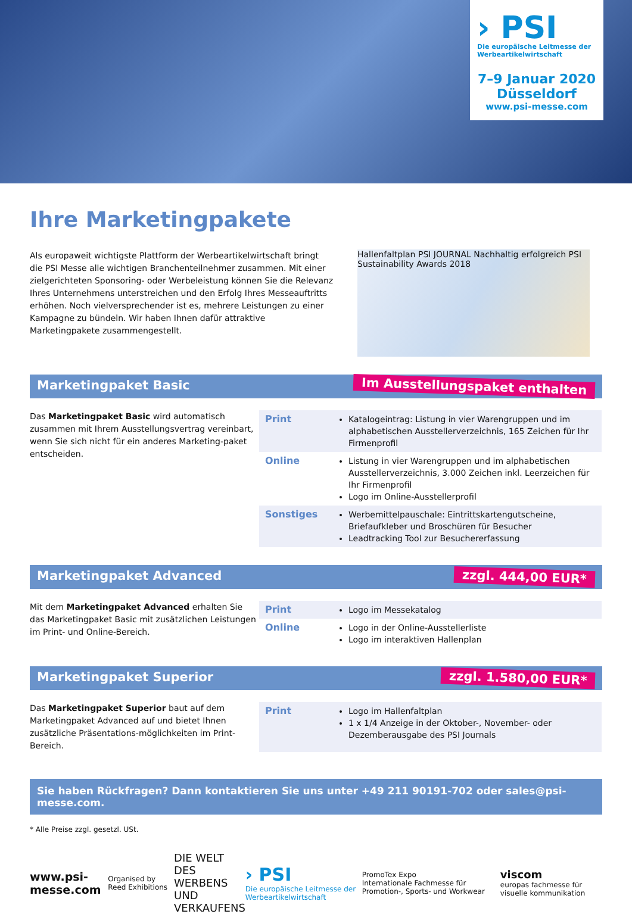› PSI
Die europäische Leitmesse der Werbeartikelwirtschaft
7–9 Januar 2020
Düsseldorf
www.psi-messe.com
Ihre Marketingpakete
Als europaweit wichtigste Plattform der Werbeartikelwirtschaft bringt die PSI Messe alle wichtigen Branchenteilnehmer zusammen. Mit einer zielgerichteten Sponsoring- oder Werbeleistung können Sie die Relevanz Ihres Unternehmens unterstreichen und den Erfolg Ihres Messeauftritts erhöhen. Noch vielversprechender ist es, mehrere Leistungen zu einer Kampagne zu bündeln. Wir haben Ihnen dafür attraktive Marketingpakete zusammengestellt.
Hallenfaltplan PSI JOURNAL Nachhaltig erfolgreich PSI Sustainability Awards 2018
Marketingpaket Basic Im Ausstellungspaket enthalten
Das Marketingpaket Basic wird automatisch zusammen mit Ihrem Ausstellungsvertrag vereinbart, wenn Sie sich nicht für ein anderes Marketing-paket entscheiden.
| Print | Katalogeintrag: Listung in vier Warengruppen und im alphabetischen Ausstellerverzeichnis, 165 Zeichen für Ihr Firmenprofil |
| Online | Listung in vier Warengruppen und im alphabetischen Ausstellerverzeichnis, 3.000 Zeichen inkl. Leerzeichen für Ihr Firmenprofil Logo im Online-Ausstellerprofil |
| Sonstiges | Werbemittelpauschale: Eintrittskartengutscheine, Briefaufkleber und Broschüren für Besucher Leadtracking Tool zur Besuchererfassung |
Marketingpaket Advanced zzgl. 444,00 EUR*
Mit dem Marketingpaket Advanced erhalten Sie das Marketingpaket Basic mit zusätzlichen Leistungen im Print- und Online-Bereich.
| Print | Logo im Messekatalog |
| Online | Logo in der Online-Ausstellerliste Logo im interaktiven Hallenplan |
Marketingpaket Superior zzgl. 1.580,00 EUR*
Das Marketingpaket Superior baut auf dem Marketingpaket Advanced auf und bietet Ihnen zusätzliche Präsentations-möglichkeiten im Print-Bereich.
| Print | Logo im Hallenfaltplan 1 x 1/4 Anzeige in der Oktober-, November- oder Dezemberausgabe des PSI Journals |
Sie haben Rückfragen? Dann kontaktieren Sie uns unter +49 211 90191-702 oder sales@psi-messe.com.
* Alle Preise zzgl. gesetzl. USt.
www.psi-messe.com Organised by Reed Exhibitions DIE WELT
DES WERBENS
UND VERKAUFENS › PSI
Die europäische Leitmesse der Werbeartikelwirtschaft PromoTex Expo
Internationale Fachmesse für Promotion-, Sports- und Workwear viscom
europas fachmesse für visuelle kommunikation